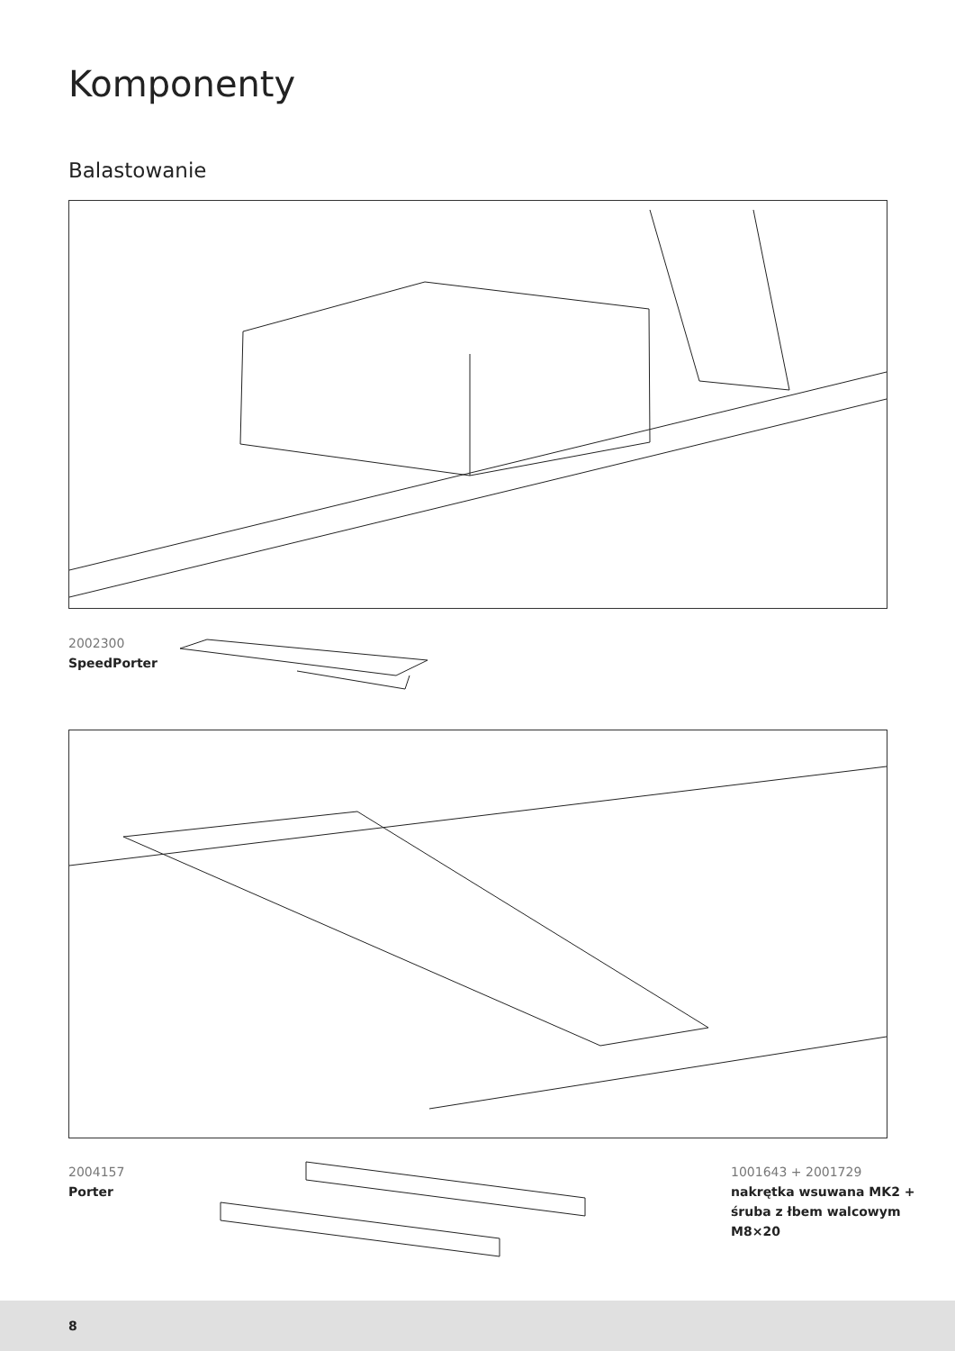Komponenty
Balastowanie
2002300
SpeedPorter
2004157
Porter
1001643 + 2001729
nakrętka wsuwana MK2 +
śruba z łbem walcowym
M8×20
8